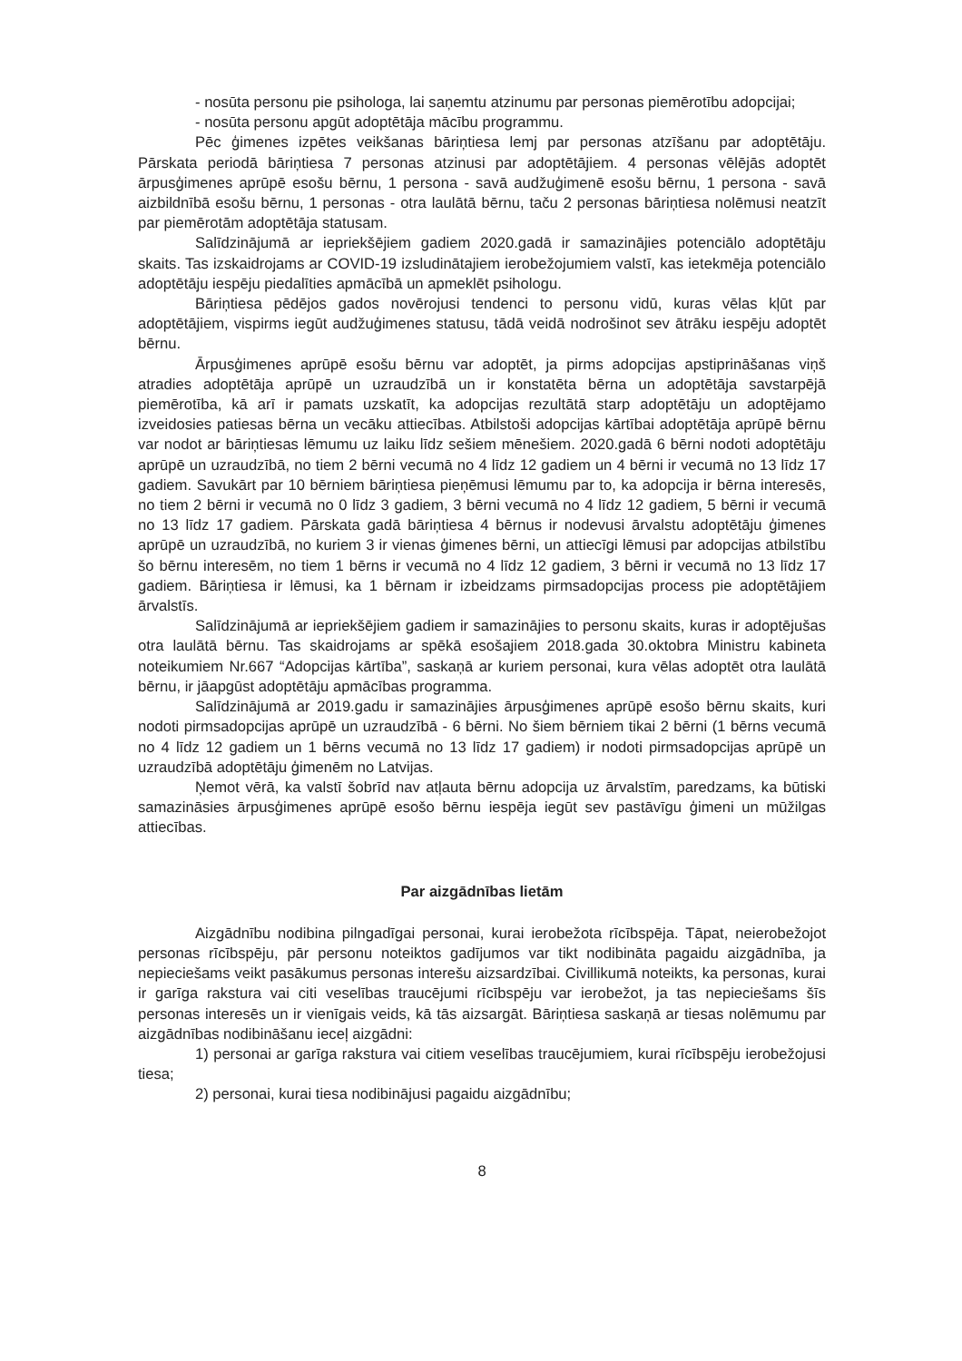- nosūta personu pie psihologa, lai saņemtu atzinumu par personas piemērotību adopcijai;
- nosūta personu apgūt adoptētāja mācību programmu.
Pēc ģimenes izpētes veikšanas bāriņtiesa lemj par personas atzīšanu par adoptētāju. Pārskata periodā bāriņtiesa 7 personas atzinusi par adoptētājiem. 4 personas vēlējās adoptēt ārpusģimenes aprūpē esošu bērnu, 1 persona - savā audžuģimenē esošu bērnu, 1 persona - savā aizbildnībā esošu bērnu, 1 personas - otra laulātā bērnu, taču 2 personas bāriņtiesa nolēmusi neatzīt par piemērotām adoptētāja statusam.
Salīdzinājumā ar iepriekšējiem gadiem 2020.gadā ir samazinājies potenciālo adoptētāju skaits. Tas izskaidrojams ar COVID-19 izsludinātajiem ierobežojumiem valstī, kas ietekmēja potenciālo adoptētāju iespēju piedalīties apmācībā un apmeklēt psihologu.
Bāriņtiesa pēdējos gados novērojusi tendenci to personu vidū, kuras vēlas kļūt par adoptētājiem, vispirms iegūt audžuģimenes statusu, tādā veidā nodrošinot sev ātrāku iespēju adoptēt bērnu.
Ārpusģimenes aprūpē esošu bērnu var adoptēt, ja pirms adopcijas apstiprināšanas viņš atradies adoptētāja aprūpē un uzraudzībā un ir konstatēta bērna un adoptētāja savstarpējā piemērotība, kā arī ir pamats uzskatīt, ka adopcijas rezultātā starp adoptētāju un adoptējamo izveidosies patiesas bērna un vecāku attiecības. Atbilstoši adopcijas kārtībai adoptētāja aprūpē bērnu var nodot ar bāriņtiesas lēmumu uz laiku līdz sešiem mēnešiem. 2020.gadā 6 bērni nodoti adoptētāju aprūpē un uzraudzībā, no tiem 2 bērni vecumā no 4 līdz 12 gadiem un 4 bērni ir vecumā no 13 līdz 17 gadiem. Savukārt par 10 bērniem bāriņtiesa pieņēmusi lēmumu par to, ka adopcija ir bērna interesēs, no tiem 2 bērni ir vecumā no 0 līdz 3 gadiem, 3 bērni vecumā no 4 līdz 12 gadiem, 5 bērni ir vecumā no 13 līdz 17 gadiem. Pārskata gadā bāriņtiesa 4 bērnus ir nodevusi ārvalstu adoptētāju ģimenes aprūpē un uzraudzībā, no kuriem 3 ir vienas ģimenes bērni, un attiecīgi lēmusi par adopcijas atbilstību šo bērnu interesēm, no tiem 1 bērns ir vecumā no 4 līdz 12 gadiem, 3 bērni ir vecumā no 13 līdz 17 gadiem. Bāriņtiesa ir lēmusi, ka 1 bērnam ir izbeidzams pirmsadopcijas process pie adoptētājiem ārvalstīs.
Salīdzinājumā ar iepriekšējiem gadiem ir samazinājies to personu skaits, kuras ir adoptējušas otra laulātā bērnu. Tas skaidrojams ar spēkā esošajiem 2018.gada 30.oktobra Ministru kabineta noteikumiem Nr.667 “Adopcijas kārtība”, saskaņā ar kuriem personai, kura vēlas adoptēt otra laulātā bērnu, ir jāapgūst adoptētāju apmācības programma.
Salīdzinājumā ar 2019.gadu ir samazinājies ārpusģimenes aprūpē esošo bērnu skaits, kuri nodoti pirmsadopcijas aprūpē un uzraudzībā - 6 bērni. No šiem bērniem tikai 2 bērni (1 bērns vecumā no 4 līdz 12 gadiem un 1 bērns vecumā no 13 līdz 17 gadiem) ir nodoti pirmsadopcijas aprūpē un uzraudzībā adoptētāju ģimenēm no Latvijas.
Ņemot vērā, ka valstī šobrīd nav atļauta bērnu adopcija uz ārvalstīm, paredzams, ka būtiski samazināsies ārpusģimenes aprūpē esošo bērnu iespēja iegūt sev pastāvīgu ģimeni un mūžilgas attiecības.
Par aizgādnības lietām
Aizgādnību nodibina pilngadīgai personai, kurai ierobežota rīcībspēja. Tāpat, neierobežojot personas rīcībspēju, pār personu noteiktos gadījumos var tikt nodibināta pagaidu aizgādnība, ja nepieciešams veikt pasākumus personas interešu aizsardzībai. Civillikumā noteikts, ka personas, kurai ir garīga rakstura vai citi veselības traucējumi rīcībspēju var ierobežot, ja tas nepieciešams šīs personas interesēs un ir vienīgais veids, kā tās aizsargāt. Bāriņtiesa saskaņā ar tiesas nolēmumu par aizgādnības nodibināšanu ieceļ aizgādni:
1) personai ar garīga rakstura vai citiem veselības traucējumiem, kurai rīcībspēju ierobežojusi tiesa;
2) personai, kurai tiesa nodibinājusi pagaidu aizgādnību;
8